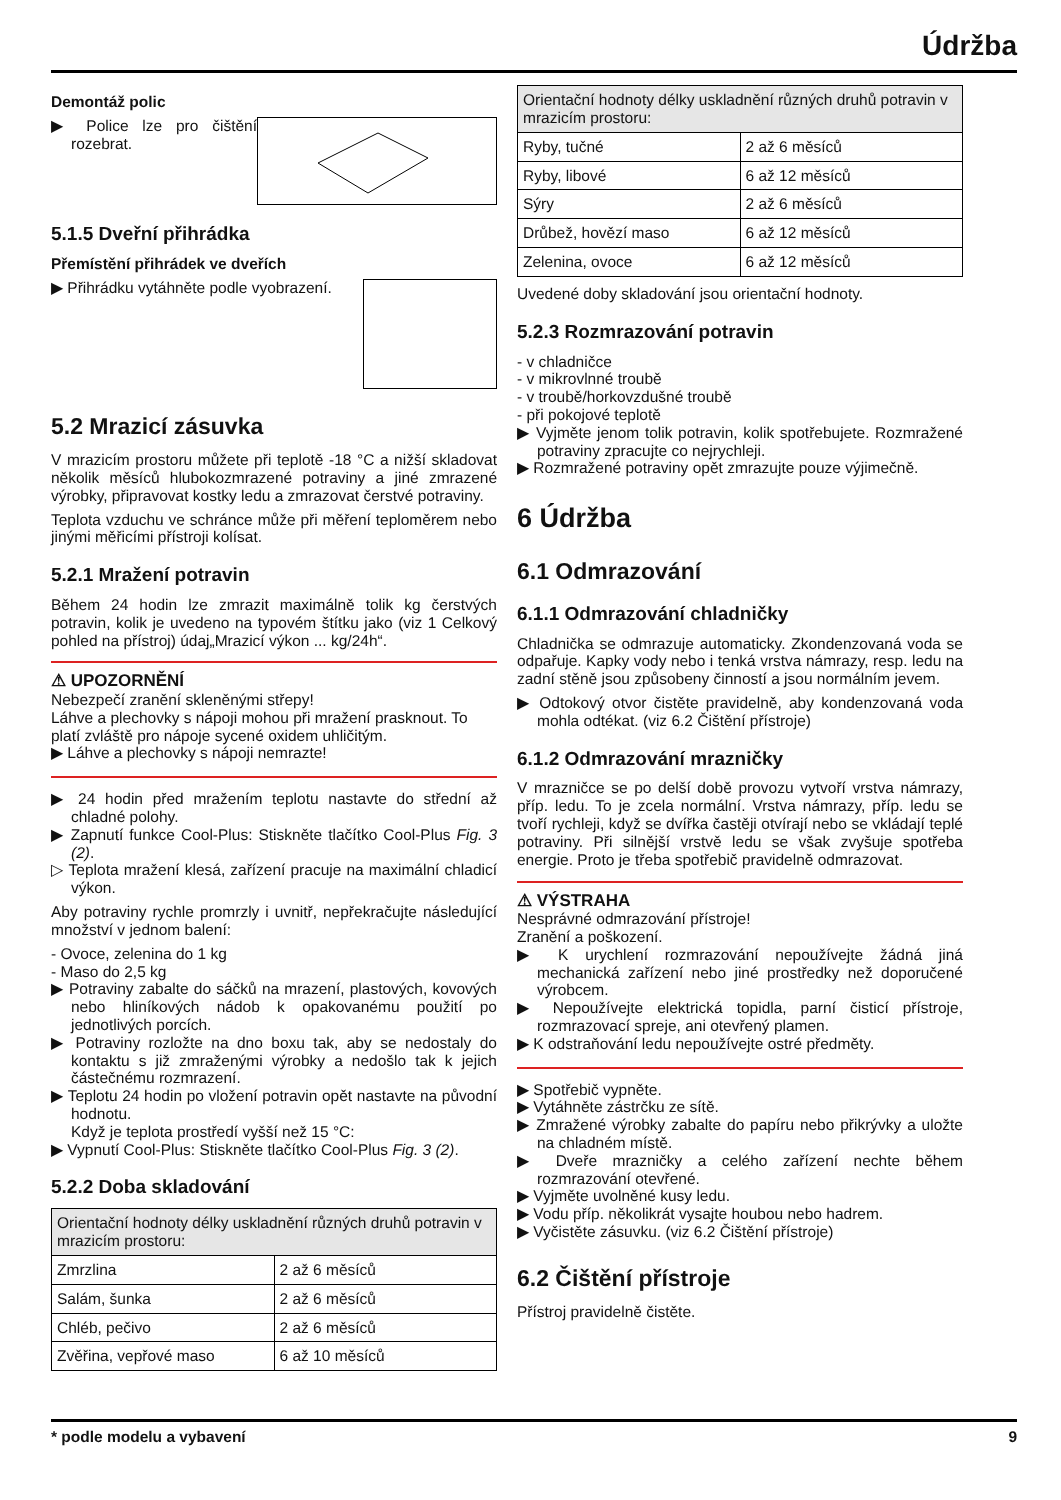Údržba
Demontáž polic
▶ Police lze pro čištění rozebrat.
5.1.5 Dveřní přihrádka
Přemístění přihrádek ve dveřích
▶ Přihrádku vytáhněte podle vyobrazení.
5.2 Mrazicí zásuvka
V mrazicím prostoru můžete při teplotě -18 °C a nižší skladovat několik měsíců hlubokozmrazené potraviny a jiné zmrazené výrobky, připravovat kostky ledu a zmrazovat čerstvé potraviny.
Teplota vzduchu ve schránce může při měření teploměrem nebo jinými měřicími přístroji kolísat.
5.2.1 Mražení potravin
Během 24 hodin lze zmrazit maximálně tolik kg čerstvých potravin, kolik je uvedeno na typovém štítku jako (viz 1 Celkový pohled na přístroj) údaj„Mrazicí výkon ... kg/24h“.
⚠ UPOZORNĚNÍ
Nebezpečí zranění skleněnými střepy!
Láhve a plechovky s nápoji mohou při mražení prasknout. To platí zvláště pro nápoje sycené oxidem uhličitým.
▶ Láhve a plechovky s nápoji nemrazte!
▶ 24 hodin před mražením teplotu nastavte do střední až chladné polohy.
▶ Zapnutí funkce Cool-Plus: Stiskněte tlačítko Cool-Plus Fig. 3 (2).
▷ Teplota mražení klesá, zařízení pracuje na maximální chladicí výkon.
Aby potraviny rychle promrzly i uvnitř, nepřekračujte následující množství v jednom balení:
- Ovoce, zelenina do 1 kg
- Maso do 2,5 kg
▶ Potraviny zabalte do sáčků na mrazení, plastových, kovových nebo hliníkových nádob k opakovanému použití po jednotlivých porcích.
▶ Potraviny rozložte na dno boxu tak, aby se nedostaly do kontaktu s již zmraženými výrobky a nedošlo tak k jejich částečnému rozmrazení.
▶ Teplotu 24 hodin po vložení potravin opět nastavte na původní hodnotu.
Když je teplota prostředí vyšší než 15 °C:
▶ Vypnutí Cool-Plus: Stiskněte tlačítko Cool-Plus Fig. 3 (2).
5.2.2 Doba skladování
| Orientační hodnoty délky uskladnění různých druhů potravin v mrazicím prostoru: | |
| Zmrzlina | 2 až 6 měsíců |
| Salám, šunka | 2 až 6 měsíců |
| Chléb, pečivo | 2 až 6 měsíců |
| Zvěřina, vepřové maso | 6 až 10 měsíců |
| Orientační hodnoty délky uskladnění různých druhů potravin v mrazicím prostoru: | |
| Ryby, tučné | 2 až 6 měsíců |
| Ryby, libové | 6 až 12 měsíců |
| Sýry | 2 až 6 měsíců |
| Drůbež, hovězí maso | 6 až 12 měsíců |
| Zelenina, ovoce | 6 až 12 měsíců |
Uvedené doby skladování jsou orientační hodnoty.
5.2.3 Rozmrazování potravin
- v chladničce
- v mikrovlnné troubě
- v troubě/horkovzdušné troubě
- při pokojové teplotě
▶ Vyjměte jenom tolik potravin, kolik spotřebujete. Rozmražené potraviny zpracujte co nejrychleji.
▶ Rozmražené potraviny opět zmrazujte pouze výjimečně.
6 Údržba
6.1 Odmrazování
6.1.1 Odmrazování chladničky
Chladnička se odmrazuje automaticky. Zkondenzovaná voda se odpařuje. Kapky vody nebo i tenká vrstva námrazy, resp. ledu na zadní stěně jsou způsobeny činností a jsou normálním jevem.
▶ Odtokový otvor čistěte pravidelně, aby kondenzovaná voda mohla odtékat. (viz 6.2 Čištění přístroje)
6.1.2 Odmrazování mrazničky
V mrazničce se po delší době provozu vytvoří vrstva námrazy, příp. ledu. To je zcela normální. Vrstva námrazy, příp. ledu se tvoří rychleji, když se dvířka častěji otvírají nebo se vkládají teplé potraviny. Při silnější vrstvě ledu se však zvyšuje spotřeba energie. Proto je třeba spotřebič pravidelně odmrazovat.
⚠ VÝSTRAHA
Nesprávné odmrazování přístroje!
Zranění a poškození.
▶ K urychlení rozmrazování nepoužívejte žádná jiná mechanická zařízení nebo jiné prostředky než doporučené výrobcem.
▶ Nepoužívejte elektrická topidla, parní čisticí přístroje, rozmrazovací spreje, ani otevřený plamen.
▶ K odstraňování ledu nepoužívejte ostré předměty.
▶ Spotřebič vypněte.
▶ Vytáhněte zástrčku ze sítě.
▶ Zmražené výrobky zabalte do papíru nebo přikrývky a uložte na chladném místě.
▶ Dveře mrazničky a celého zařízení nechte během rozmrazování otevřené.
▶ Vyjměte uvolněné kusy ledu.
▶ Vodu příp. několikrát vysajte houbou nebo hadrem.
▶ Vyčistěte zásuvku. (viz 6.2 Čištění přístroje)
6.2 Čištění přístroje
Přístroj pravidelně čistěte.
* podle modelu a vybavení 9